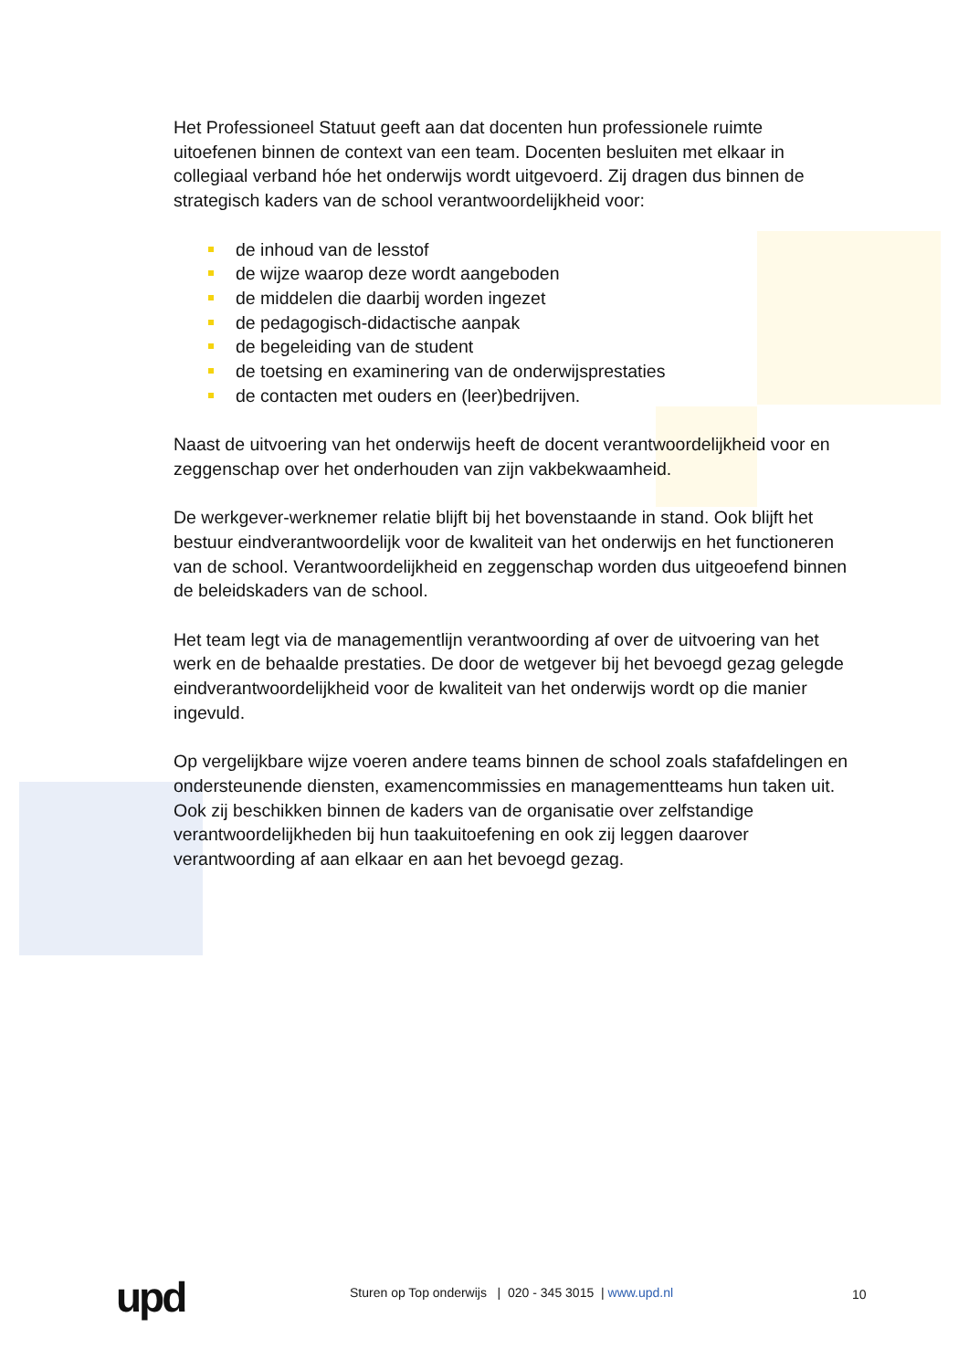Het Professioneel Statuut geeft aan dat docenten hun professionele ruimte uitoefenen binnen de context van een team. Docenten besluiten met elkaar in collegiaal verband hóe het onderwijs wordt uitgevoerd. Zij dragen dus binnen de strategisch kaders van de school verantwoordelijkheid voor:
de inhoud van de lesstof
de wijze waarop deze wordt aangeboden
de middelen die daarbij worden ingezet
de pedagogisch-didactische aanpak
de begeleiding van de student
de toetsing en examinering van de onderwijsprestaties
de contacten met ouders en (leer)bedrijven.
Naast de uitvoering van het onderwijs heeft de docent verantwoordelijkheid voor en zeggenschap over het onderhouden van zijn vakbekwaamheid.
De werkgever-werknemer relatie blijft bij het bovenstaande in stand. Ook blijft het bestuur eindverantwoordelijk voor de kwaliteit van het onderwijs en het functioneren van de school. Verantwoordelijkheid en zeggenschap worden dus uitgeoefend binnen de beleidskaders van de school.
Het team legt via de managementlijn verantwoording af over de uitvoering van het werk en de behaalde prestaties. De door de wetgever bij het bevoegd gezag gelegde eindverantwoordelijkheid voor de kwaliteit van het onderwijs wordt op die manier ingevuld.
Op vergelijkbare wijze voeren andere teams binnen de school zoals stafafdelingen en ondersteunende diensten, examencommissies en managementteams hun taken uit. Ook zij beschikken binnen de kaders van de organisatie over zelfstandige verantwoordelijkheden bij hun taakuitoefening en ook zij leggen daarover verantwoording af aan elkaar en aan het bevoegd gezag.
upd
Sturen op Top onderwijs | 020 - 345 3015 | www.upd.nl
10